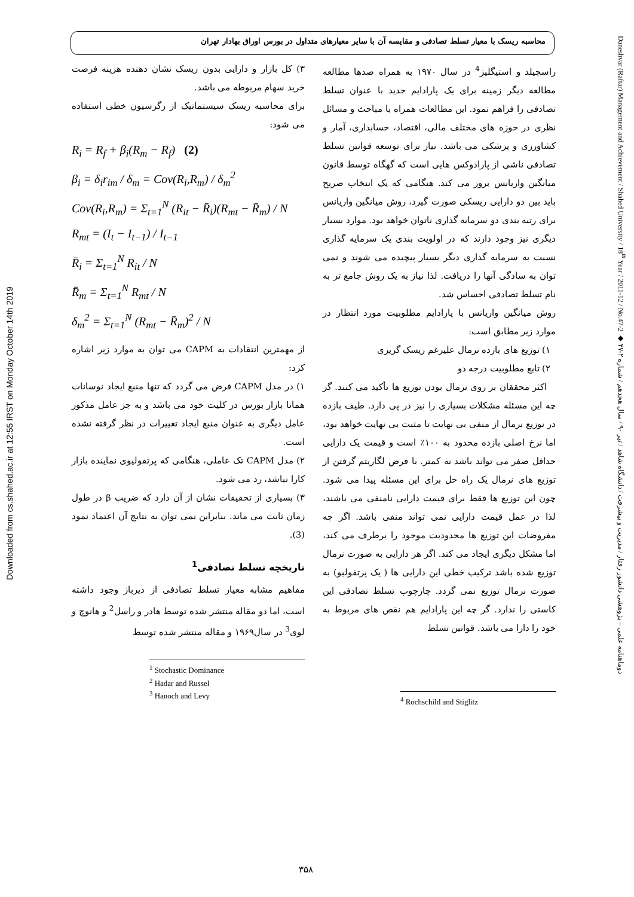Downloaded from cs.shahed.ac.ir at 12:55 IRST on Monday October 14th 2019
Daneshvar (Raftar) Management and Achievement / Shahed University / 18<sup>th</sup> Year / 2011-12 / No.47-2 ◆ دوماهنامه علمی – پژوهشی دانشور رفتار / مدیریت و پیشرفت / دانشگاه شاهد / تیر ۹۰ / سال هجدهم / شماره ۲-۴۷
محاسبه ریسک با معیار تسلط تصادفی و مقایسه آن با سایر معیارهای متداول در بورس اوراق بهادار تهران
۳) کل بازار و دارایی بدون ریسک نشان دهنده هزینه فرصت خرید سهام مربوطه می باشد.
برای محاسبه ریسک سیستماتیک از رگرسیون خطی استفاده می شود:
R<sub>i</sub> = R<sub>f</sub> + β<sub>i</sub>(R<sub>m</sub> − R<sub>f</sub>) (2)
β<sub>i</sub> = δ<sub>i</sub>r<sub>im</sub> / δ<sub>m</sub> = Cov(R<sub>i</sub>,R<sub>m</sub>) / δ<sub>m</sub><sup>2</sup>
Cov(R<sub>i</sub>,R<sub>m</sub>) = Σ<sub>t=1</sub><sup>N</sup> (R<sub>it</sub> − R̄<sub>i</sub>)(R<sub>mt</sub> − R̄<sub>m</sub>) / N
R<sub>mt</sub> = (I<sub>t</sub> − I<sub>t−1</sub>) / I<sub>t−1</sub>
R̄<sub>i</sub> = Σ<sub>t=1</sub><sup>N</sup> R<sub>it</sub> / N
R̄<sub>m</sub> = Σ<sub>t=1</sub><sup>N</sup> R<sub>mt</sub> / N
δ<sub>m</sub><sup>2</sup> = Σ<sub>t=1</sub><sup>N</sup> (R<sub>mt</sub> − R̄<sub>m</sub>)<sup>2</sup> / N
از مهمترین انتقادات به CAPM می توان به موارد زیر اشاره کرد:
۱) در مدل CAPM فرض می گردد که تنها منبع ایجاد نوسانات همانا بازار بورس در کلیت خود می باشد و به جز عامل مذکور عامل دیگری به عنوان منبع ایجاد تغییرات در نظر گرفته نشده است.
۲) مدل CAPM تک عاملی، هنگامی که پرتفولیوی نماینده بازار کارا نباشد، رد می شود.
۳) بسیاری از تحقیقات نشان از آن دارد که ضریب β در طول زمان ثابت می ماند. بنابراین نمی توان به نتایج آن اعتماد نمود (3).
تاریخچه تسلط تصادفی<sup>1</sup>
مفاهیم مشابه معیار تسلط تصادفی از دیرباز وجود داشته است، اما دو مقاله منتشر شده توسط هادر و راسل<sup>2</sup> و هانوچ و لوی<sup>3</sup> در سال۱۹۶۹ و مقاله منتشر شده توسط
<sup>1</sup> Stochastic Dominance
<sup>2</sup> Hadar and Russel
<sup>3</sup> Hanoch and Levy
راسچیلد و استیگلیز<sup>4</sup> در سال ۱۹۷۰ به همراه صدها مطالعه مطالعه دیگر زمینه برای یک پارادایم جدید با عنوان تسلط تصادفی را فراهم نمود. این مطالعات همراه با مباحث و مسائل نظری در حوزه های مختلف مالی، اقتصاد، حسابداری، آمار و کشاورزی و پزشکی می باشد. نیاز برای توسعه قوانین تسلط تصادفی ناشی از پارادوکس هایی است که گهگاه توسط قانون میانگین واریانس بروز می کند. هنگامی که یک انتخاب صریح باید بین دو دارایی ریسکی صورت گیرد، روش میانگین واریانس برای رتبه بندی دو سرمایه گذاری ناتوان خواهد بود. موارد بسیار دیگری نیز وجود دارند که در اولویت بندی یک سرمایه گذاری نسبت به سرمایه گذاری دیگر بسیار پیچیده می شوند و نمی توان به سادگی آنها را دریافت. لذا نیاز به یک روش جامع تر به نام تسلط تصادفی احساس شد.
روش میانگین واریانس با پارادایم مطلوبیت مورد انتظار در موارد زیر مطابق است:
۱) توزیع های بازده نرمال علیرغم ریسک گریزی
۲) تابع مطلوبیت درجه دو
اکثر محققان بر روی نرمال بودن توزیع ها تأکید می کنند. گر چه این مسئله مشکلات بسیاری را نیز در پی دارد. طیف بازده در توزیع نرمال از منفی بی نهایت تا مثبت بی نهایت خواهد بود، اما نرخ اصلی بازده محدود به ۱۰۰٪ است و قیمت یک دارایی حداقل صفر می تواند باشد نه کمتر. با فرض لگاریتم گرفتن از توزیع های نرمال یک راه حل برای این مسئله پیدا می شود. چون این توزیع ها فقط برای قیمت دارایی نامنفی می باشند، لذا در عمل قیمت دارایی نمی تواند منفی باشد. اگر چه مفروضات این توزیع ها محدودیت موجود را برطرف می کند، اما مشکل دیگری ایجاد می کند. اگر هر دارایی به صورت نرمال توزیع شده باشد ترکیب خطی این دارایی ها ( یک پرتفولیو) به صورت نرمال توزیع نمی گردد. چارچوب تسلط تصادفی این کاستی را ندارد. گر چه این پارادایم هم نقص های مربوط به خود را دارا می باشد. قوانین تسلط
<sup>4</sup> Rochschild and Stiglitz
۳۵۸